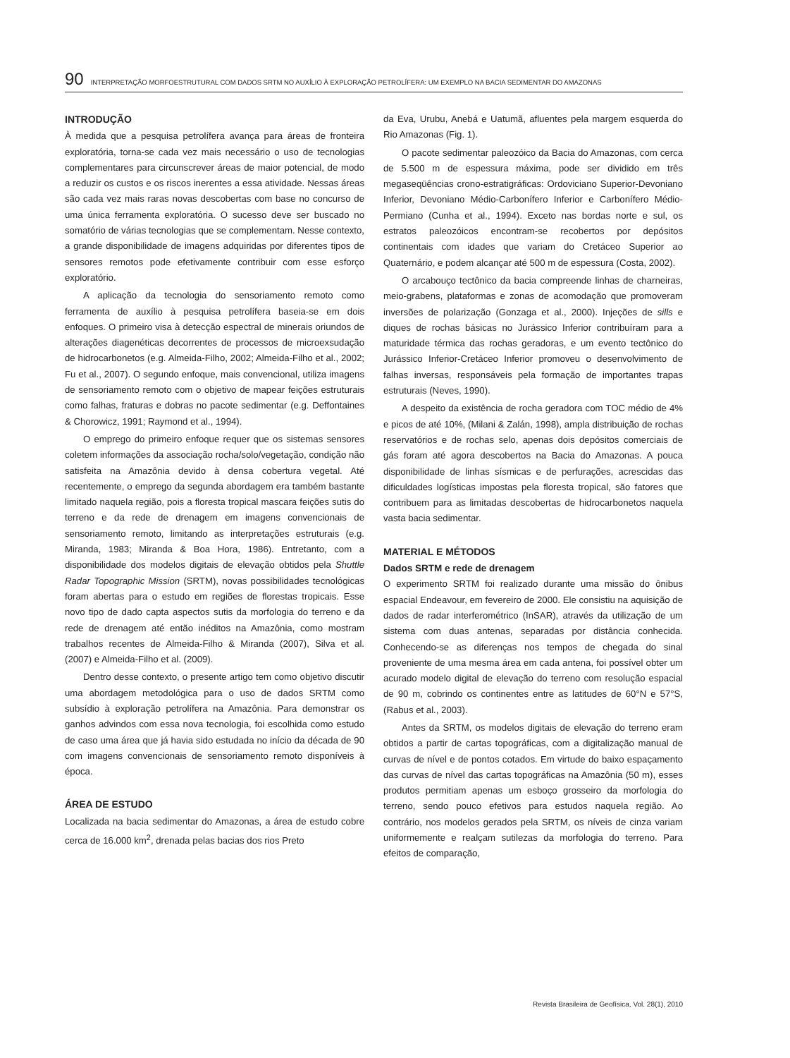90 INTERPRETAÇÃO MORFOESTRUTURAL COM DADOS SRTM NO AUXÍLIO À EXPLORAÇÃO PETROLÍFERA: UM EXEMPLO NA BACIA SEDIMENTAR DO AMAZONAS
INTRODUÇÃO
À medida que a pesquisa petrolífera avança para áreas de fronteira exploratória, torna-se cada vez mais necessário o uso de tecnologias complementares para circunscrever áreas de maior potencial, de modo a reduzir os custos e os riscos inerentes a essa atividade. Nessas áreas são cada vez mais raras novas descobertas com base no concurso de uma única ferramenta exploratória. O sucesso deve ser buscado no somatório de várias tecnologias que se complementam. Nesse contexto, a grande disponibilidade de imagens adquiridas por diferentes tipos de sensores remotos pode efetivamente contribuir com esse esforço exploratório.
A aplicação da tecnologia do sensoriamento remoto como ferramenta de auxílio à pesquisa petrolífera baseia-se em dois enfoques. O primeiro visa à detecção espectral de minerais oriundos de alterações diagenéticas decorrentes de processos de microexsudação de hidrocarbonetos (e.g. Almeida-Filho, 2002; Almeida-Filho et al., 2002; Fu et al., 2007). O segundo enfoque, mais convencional, utiliza imagens de sensoriamento remoto com o objetivo de mapear feições estruturais como falhas, fraturas e dobras no pacote sedimentar (e.g. Deffontaines & Chorowicz, 1991; Raymond et al., 1994).
O emprego do primeiro enfoque requer que os sistemas sensores coletem informações da associação rocha/solo/vegetação, condição não satisfeita na Amazônia devido à densa cobertura vegetal. Até recentemente, o emprego da segunda abordagem era também bastante limitado naquela região, pois a floresta tropical mascara feições sutis do terreno e da rede de drenagem em imagens convencionais de sensoriamento remoto, limitando as interpretações estruturais (e.g. Miranda, 1983; Miranda & Boa Hora, 1986). Entretanto, com a disponibilidade dos modelos digitais de elevação obtidos pela Shuttle Radar Topographic Mission (SRTM), novas possibilidades tecnológicas foram abertas para o estudo em regiões de florestas tropicais. Esse novo tipo de dado capta aspectos sutis da morfologia do terreno e da rede de drenagem até então inéditos na Amazônia, como mostram trabalhos recentes de Almeida-Filho & Miranda (2007), Silva et al. (2007) e Almeida-Filho et al. (2009).
Dentro desse contexto, o presente artigo tem como objetivo discutir uma abordagem metodológica para o uso de dados SRTM como subsídio à exploração petrolífera na Amazônia. Para demonstrar os ganhos advindos com essa nova tecnologia, foi escolhida como estudo de caso uma área que já havia sido estudada no início da década de 90 com imagens convencionais de sensoriamento remoto disponíveis à época.
ÁREA DE ESTUDO
Localizada na bacia sedimentar do Amazonas, a área de estudo cobre cerca de 16.000 km<sup>2</sup>, drenada pelas bacias dos rios Preto
da Eva, Urubu, Anebá e Uatumã, afluentes pela margem esquerda do Rio Amazonas (Fig. 1).
O pacote sedimentar paleozóico da Bacia do Amazonas, com cerca de 5.500 m de espessura máxima, pode ser dividido em três megaseqüências crono-estratigráficas: Ordoviciano Superior-Devoniano Inferior, Devoniano Médio-Carbonífero Inferior e Carbonífero Médio-Permiano (Cunha et al., 1994). Exceto nas bordas norte e sul, os estratos paleozóicos encontram-se recobertos por depósitos continentais com idades que variam do Cretáceo Superior ao Quaternário, e podem alcançar até 500 m de espessura (Costa, 2002).
O arcabouço tectônico da bacia compreende linhas de charneiras, meio-grabens, plataformas e zonas de acomodação que promoveram inversões de polarização (Gonzaga et al., 2000). Injeções de sills e diques de rochas básicas no Jurássico Inferior contribuíram para a maturidade térmica das rochas geradoras, e um evento tectônico do Jurássico Inferior-Cretáceo Inferior promoveu o desenvolvimento de falhas inversas, responsáveis pela formação de importantes trapas estruturais (Neves, 1990).
A despeito da existência de rocha geradora com TOC médio de 4% e picos de até 10%, (Milani & Zalán, 1998), ampla distribuição de rochas reservatórios e de rochas selo, apenas dois depósitos comerciais de gás foram até agora descobertos na Bacia do Amazonas. A pouca disponibilidade de linhas sísmicas e de perfurações, acrescidas das dificuldades logísticas impostas pela floresta tropical, são fatores que contribuem para as limitadas descobertas de hidrocarbonetos naquela vasta bacia sedimentar.
MATERIAL E MÉTODOS
Dados SRTM e rede de drenagem
O experimento SRTM foi realizado durante uma missão do ônibus espacial Endeavour, em fevereiro de 2000. Ele consistiu na aquisição de dados de radar interferométrico (InSAR), através da utilização de um sistema com duas antenas, separadas por distância conhecida. Conhecendo-se as diferenças nos tempos de chegada do sinal proveniente de uma mesma área em cada antena, foi possível obter um acurado modelo digital de elevação do terreno com resolução espacial de 90 m, cobrindo os continentes entre as latitudes de 60°N e 57°S, (Rabus et al., 2003).
Antes da SRTM, os modelos digitais de elevação do terreno eram obtidos a partir de cartas topográficas, com a digitalização manual de curvas de nível e de pontos cotados. Em virtude do baixo espaçamento das curvas de nível das cartas topográficas na Amazônia (50 m), esses produtos permitiam apenas um esboço grosseiro da morfologia do terreno, sendo pouco efetivos para estudos naquela região. Ao contrário, nos modelos gerados pela SRTM, os níveis de cinza variam uniformemente e realçam sutilezas da morfologia do terreno. Para efeitos de comparação,
Revista Brasileira de Geofísica, Vol. 28(1), 2010